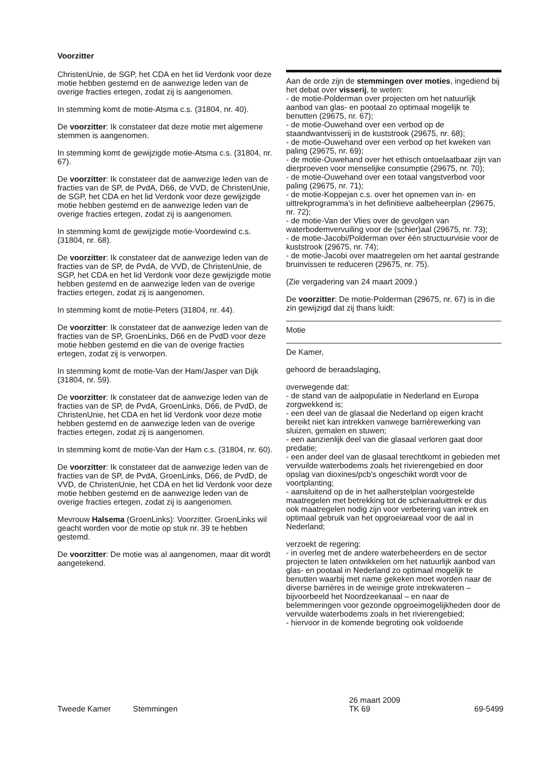Voorzitter
ChristenUnie, de SGP, het CDA en het lid Verdonk voor deze motie hebben gestemd en de aanwezige leden van de overige fracties ertegen, zodat zij is aangenomen.
In stemming komt de motie-Atsma c.s. (31804, nr. 40).
De voorzitter: Ik constateer dat deze motie met algemene stemmen is aangenomen.
In stemming komt de gewijzigde motie-Atsma c.s. (31804, nr. 67).
De voorzitter: Ik constateer dat de aanwezige leden van de fracties van de SP, de PvdA, D66, de VVD, de ChristenUnie, de SGP, het CDA en het lid Verdonk voor deze gewijzigde motie hebben gestemd en de aanwezige leden van de overige fracties ertegen, zodat zij is aangenomen.
In stemming komt de gewijzigde motie-Voordewind c.s. (31804, nr. 68).
De voorzitter: Ik constateer dat de aanwezige leden van de fracties van de SP, de PvdA, de VVD, de ChristenUnie, de SGP, het CDA en het lid Verdonk voor deze gewijzigde motie hebben gestemd en de aanwezige leden van de overige fracties ertegen, zodat zij is aangenomen.
In stemming komt de motie-Peters (31804, nr. 44).
De voorzitter: Ik constateer dat de aanwezige leden van de fracties van de SP, GroenLinks, D66 en de PvdD voor deze motie hebben gestemd en die van de overige fracties ertegen, zodat zij is verworpen.
In stemming komt de motie-Van der Ham/Jasper van Dijk (31804, nr. 59).
De voorzitter: Ik constateer dat de aanwezige leden van de fracties van de SP, de PvdA, GroenLinks, D66, de PvdD, de ChristenUnie, het CDA en het lid Verdonk voor deze motie hebben gestemd en de aanwezige leden van de overige fracties ertegen, zodat zij is aangenomen.
In stemming komt de motie-Van der Ham c.s. (31804, nr. 60).
De voorzitter: Ik constateer dat de aanwezige leden van de fracties van de SP, de PvdA, GroenLinks, D66, de PvdD, de VVD, de ChristenUnie, het CDA en het lid Verdonk voor deze motie hebben gestemd en de aanwezige leden van de overige fracties ertegen, zodat zij is aangenomen.
Mevrouw Halsema (GroenLinks): Voorzitter. GroenLinks wil geacht worden voor de motie op stuk nr. 39 te hebben gestemd.
De voorzitter: De motie was al aangenomen, maar dit wordt aangetekend.
Aan de orde zijn de stemmingen over moties, ingediend bij het debat over visserij, te weten:
- de motie-Polderman over projecten om het natuurlijk aanbod van glas- en pootaal zo optimaal mogelijk te benutten (29675, nr. 67);
- de motie-Ouwehand over een verbod op de staandwantvisserij in de kuststrook (29675, nr. 68);
- de motie-Ouwehand over een verbod op het kweken van paling (29675, nr. 69);
- de motie-Ouwehand over het ethisch ontoelaatbaar zijn van dierproeven voor menselijke consumptie (29675, nr. 70);
- de motie-Ouwehand over een totaal vangstverbod voor paling (29675, nr. 71);
- de motie-Koppejan c.s. over het opnemen van in- en uittrekprogramma's in het definitieve aalbeheerplan (29675, nr. 72);
- de motie-Van der Vlies over de gevolgen van waterbodemvervuiling voor de (schier)aal (29675, nr. 73);
- de motie-Jacobi/Polderman over één structuurvisie voor de kuststrook (29675, nr. 74);
- de motie-Jacobi over maatregelen om het aantal gestrande bruinvissen te reduceren (29675, nr. 75).
(Zie vergadering van 24 maart 2009.)
De voorzitter: De motie-Polderman (29675, nr. 67) is in die zin gewijzigd dat zij thans luidt:
Motie
De Kamer,
gehoord de beraadslaging,
overwegende dat:
- de stand van de aalpopulatie in Nederland en Europa zorgwekkend is;
- een deel van de glasaal die Nederland op eigen kracht bereikt niet kan intrekken vanwege barrièrewerking van sluizen, gemalen en stuwen;
- een aanzienlijk deel van die glasaal verloren gaat door predatie;
- een ander deel van de glasaal terechtkomt in gebieden met vervuilde waterbodems zoals het rivierengebied en door opslag van dioxines/pcb's ongeschikt wordt voor de voortplanting;
- aansluitend op de in het aalherstelplan voorgestelde maatregelen met betrekking tot de schieraaluittrek er dus ook maatregelen nodig zijn voor verbetering van intrek en optimaal gebruik van het opgroeiareaal voor de aal in Nederland;
verzoekt de regering:
- in overleg met de andere waterbeheerders en de sector projecten te laten ontwikkelen om het natuurlijk aanbod van glas- en pootaal in Nederland zo optimaal mogelijk te benutten waarbij met name gekeken moet worden naar de diverse barrières in de weinige grote intrekwateren – bijvoorbeeld het Noordzeekanaal – en naar de belemmeringen voor gezonde opgroeimogelijkheden door de vervuilde waterbodems zoals in het rivierengebied;
- hiervoor in de komende begroting ook voldoende
Tweede Kamer Stemmingen 26 maart 2009
TK 69 69-5499